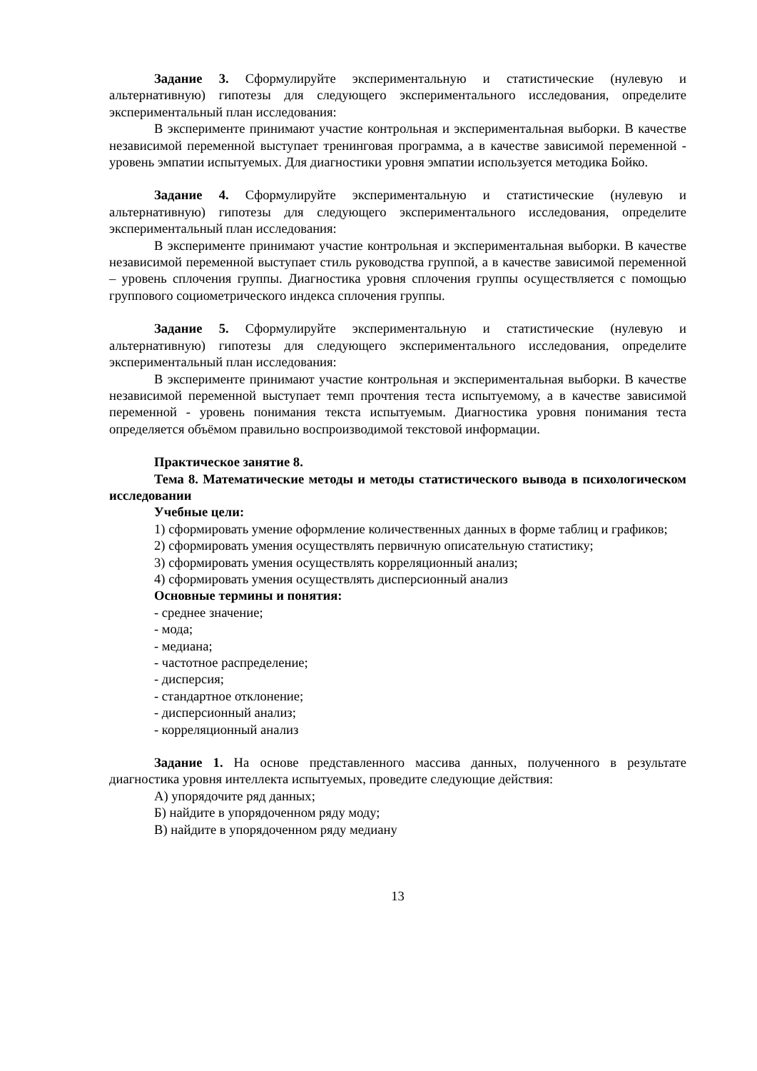Задание 3. Сформулируйте экспериментальную и статистические (нулевую и альтернативную) гипотезы для следующего экспериментального исследования, определите экспериментальный план исследования:
В эксперименте принимают участие контрольная и экспериментальная выборки. В качестве независимой переменной выступает тренинговая программа, а в качестве зависимой переменной - уровень эмпатии испытуемых. Для диагностики уровня эмпатии используется методика Бойко.
Задание 4. Сформулируйте экспериментальную и статистические (нулевую и альтернативную) гипотезы для следующего экспериментального исследования, определите экспериментальный план исследования:
В эксперименте принимают участие контрольная и экспериментальная выборки. В качестве независимой переменной выступает стиль руководства группой, а в качестве зависимой переменной – уровень сплочения группы. Диагностика уровня сплочения группы осуществляется с помощью группового социометрического индекса сплочения группы.
Задание 5. Сформулируйте экспериментальную и статистические (нулевую и альтернативную) гипотезы для следующего экспериментального исследования, определите экспериментальный план исследования:
В эксперименте принимают участие контрольная и экспериментальная выборки. В качестве независимой переменной выступает темп прочтения теста испытуемому, а в качестве зависимой переменной - уровень понимания текста испытуемым. Диагностика уровня понимания теста определяется объёмом правильно воспроизводимой текстовой информации.
Практическое занятие 8.
Тема 8. Математические методы и методы статистического вывода в психологическом исследовании
Учебные цели:
1) сформировать умение оформление количественных данных в форме таблиц и графиков;
2) сформировать умения осуществлять первичную описательную статистику;
3) сформировать умения осуществлять корреляционный анализ;
4) сформировать умения осуществлять дисперсионный анализ
Основные термины и понятия:
- среднее значение;
- мода;
- медиана;
- частотное распределение;
- дисперсия;
- стандартное отклонение;
- дисперсионный анализ;
- корреляционный анализ
Задание 1. На основе представленного массива данных, полученного в результате диагностика уровня интеллекта испытуемых, проведите следующие действия:
А) упорядочите ряд данных;
Б) найдите в упорядоченном ряду моду;
В) найдите в упорядоченном ряду медиану
13